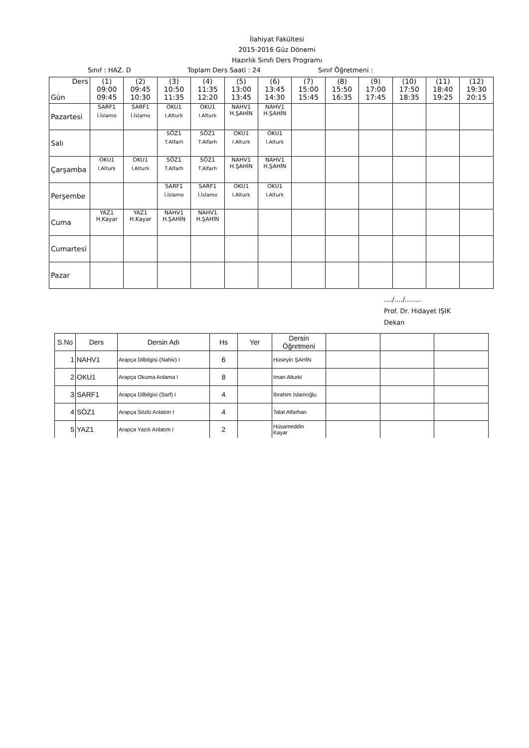İlahiyat Fakültesi
2015-2016 Güz Dönemi
Hazırlık Sınıfı Ders Programı
Sınıf : HAZ. D Toplam Ders Saati : 24 Sınıf Öğretmeni :
| Ders Gün | (1) 09:00 09:45 | (2) 09:45 10:30 | (3) 10:50 11:35 | (4) 11:35 12:20 | (5) 13:00 13:45 | (6) 13:45 14:30 | (7) 15:00 15:45 | (8) 15:50 16:35 | (9) 17:00 17:45 | (10) 17:50 18:35 | (11) 18:40 19:25 | (12) 19:30 20:15 |
| --- | --- | --- | --- | --- | --- | --- | --- | --- | --- | --- | --- | --- |
| Pazartesi | SARF1 İ.İslamo | SARF1 İ.İslamo | OKU1 I.Alturk | OKU1 I.Alturk | NAHV1 H.ŞAHİN | NAHV1 H.ŞAHİN | | | | | | |
| Salı | | | SÖZ1 T.Alfarh | SÖZ1 T.Alfarh | OKU1 I.Alturk | OKU1 I.Alturk | | | | | | |
| Çarşamba | OKU1 I.Alturk | OKU1 I.Alturk | SÖZ1 T.Alfarh | SÖZ1 T.Alfarh | NAHV1 H.ŞAHİN | NAHV1 H.ŞAHİN | | | | | | |
| Perşembe | | | SARF1 İ.İslamo | SARF1 İ.İslamo | OKU1 I.Alturk | OKU1 I.Alturk | | | | | | |
| Cuma | YAZ1 H.Kayar | YAZ1 H.Kayar | NAHV1 H.ŞAHİN | NAHV1 H.ŞAHİN | | | | | | | | |
| Cumartesi | | | | | | | | | | | | |
| Pazar | | | | | | | | | | | | |
..../..../........
Prof. Dr. Hidayet IŞIK
Dekan
| S.No | Ders | Dersin Adı | Hs | Yer | Dersin Öğretmeni | | | |
| 1 | NAHV1 | Arapça Dilbilgisi (Nahiv) I | 6 | | Hüseyin ŞAHİN | | | |
| 2 | OKU1 | Arapça Okuma Anlama I | 8 | | Iman Alturki | | | |
| 3 | SARF1 | Arapça Dilbilgisi (Sarf) I | 4 | | İbrahim İslamoğlu | | | |
| 4 | SÖZ1 | Arapça Sözlü Anlatım I | 4 | | Talat Alfarhan | | | |
| 5 | YAZ1 | Arapça Yazılı Anlatım I | 2 | | Hüsameddin Kayar | | | |